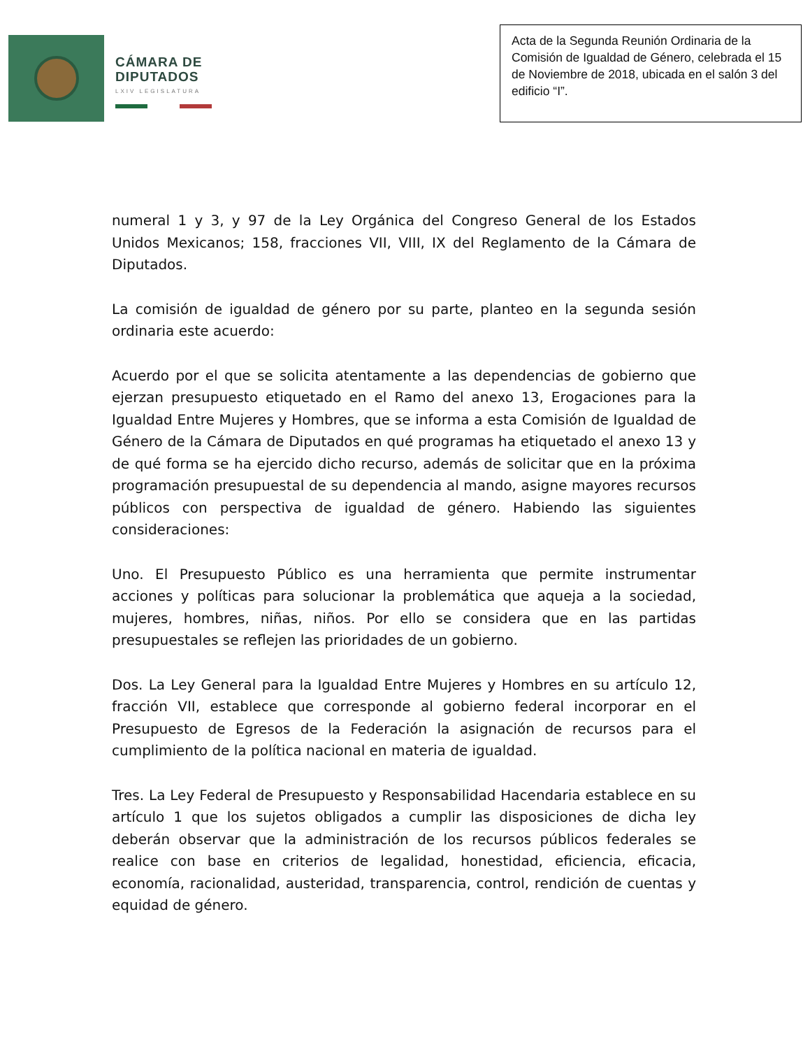CÁMARA DE
DIPUTADOS
LXIV LEGISLATURA
Acta de la Segunda Reunión Ordinaria de la Comisión de Igualdad de Género, celebrada el 15 de Noviembre de 2018, ubicada en el salón 3 del edificio “I”.
numeral 1 y 3, y 97 de la Ley Orgánica del Congreso General de los Estados Unidos Mexicanos; 158, fracciones VII, VIII, IX del Reglamento de la Cámara de Diputados.
La comisión de igualdad de género por su parte, planteo en la segunda sesión ordinaria este acuerdo:
Acuerdo por el que se solicita atentamente a las dependencias de gobierno que ejerzan presupuesto etiquetado en el Ramo del anexo 13, Erogaciones para la Igualdad Entre Mujeres y Hombres, que se informa a esta Comisión de Igualdad de Género de la Cámara de Diputados en qué programas ha etiquetado el anexo 13 y de qué forma se ha ejercido dicho recurso, además de solicitar que en la próxima programación presupuestal de su dependencia al mando, asigne mayores recursos públicos con perspectiva de igualdad de género. Habiendo las siguientes consideraciones:
Uno. El Presupuesto Público es una herramienta que permite instrumentar acciones y políticas para solucionar la problemática que aqueja a la sociedad, mujeres, hombres, niñas, niños. Por ello se considera que en las partidas presupuestales se reflejen las prioridades de un gobierno.
Dos. La Ley General para la Igualdad Entre Mujeres y Hombres en su artículo 12, fracción VII, establece que corresponde al gobierno federal incorporar en el Presupuesto de Egresos de la Federación la asignación de recursos para el cumplimiento de la política nacional en materia de igualdad.
Tres. La Ley Federal de Presupuesto y Responsabilidad Hacendaria establece en su artículo 1 que los sujetos obligados a cumplir las disposiciones de dicha ley deberán observar que la administración de los recursos públicos federales se realice con base en criterios de legalidad, honestidad, eficiencia, eficacia, economía, racionalidad, austeridad, transparencia, control, rendición de cuentas y equidad de género.